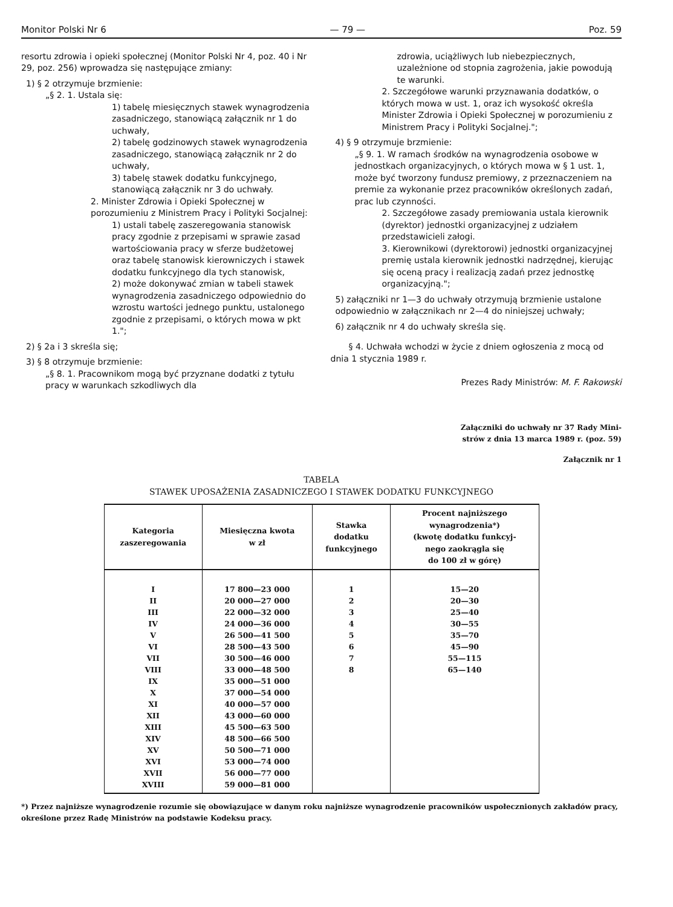Monitor Polski Nr 6 — 79 — Poz. 59
resortu zdrowia i opieki społecznej (Monitor Polski Nr 4, poz. 40 i Nr 29, poz. 256) wprowadza się następujące zmiany:
1) § 2 otrzymuje brzmienie:
„§ 2. 1. Ustala się:
1) tabelę miesięcznych stawek wynagrodzenia zasadniczego, stanowiącą załącznik nr 1 do uchwały,
2) tabelę godzinowych stawek wynagrodzenia zasadniczego, stanowiącą załącznik nr 2 do uchwały,
3) tabelę stawek dodatku funkcyjnego, stanowiącą załącznik nr 3 do uchwały.
2. Minister Zdrowia i Opieki Społecznej w porozumieniu z Ministrem Pracy i Polityki Socjalnej:
1) ustali tabelę zaszeregowania stanowisk pracy zgodnie z przepisami w sprawie zasad wartościowania pracy w sferze budżetowej oraz tabelę stanowisk kierowniczych i stawek dodatku funkcyjnego dla tych stanowisk,
2) może dokonywać zmian w tabeli stawek wynagrodzenia zasadniczego odpowiednio do wzrostu wartości jednego punktu, ustalonego zgodnie z przepisami, o których mowa w pkt 1.";
2) § 2a i 3 skreśla się;
3) § 8 otrzymuje brzmienie:
„§ 8. 1. Pracownikom mogą być przyznane dodatki z tytułu pracy w warunkach szkodliwych dla
zdrowia, uciążliwych lub niebezpiecznych, uzależnione od stopnia zagrożenia, jakie powodują te warunki.
2. Szczegółowe warunki przyznawania dodatków, o których mowa w ust. 1, oraz ich wysokość określa Minister Zdrowia i Opieki Społecznej w porozumieniu z Ministrem Pracy i Polityki Socjalnej.";
4) § 9 otrzymuje brzmienie:
„§ 9. 1. W ramach środków na wynagrodzenia osobowe w jednostkach organizacyjnych, o których mowa w § 1 ust. 1, może być tworzony fundusz premiowy, z przeznaczeniem na premie za wykonanie przez pracowników określonych zadań, prac lub czynności.
2. Szczegółowe zasady premiowania ustala kierownik (dyrektor) jednostki organizacyjnej z udziałem przedstawicieli załogi.
3. Kierownikowi (dyrektorowi) jednostki organizacyjnej premię ustala kierownik jednostki nadrzędnej, kierując się oceną pracy i realizacją zadań przez jednostkę organizacyjną.";
5) załączniki nr 1—3 do uchwały otrzymują brzmienie ustalone odpowiednio w załącznikach nr 2—4 do niniejszej uchwały;
6) załącznik nr 4 do uchwały skreśla się.
§ 4. Uchwała wchodzi w życie z dniem ogłoszenia z mocą od dnia 1 stycznia 1989 r.
Prezes Rady Ministrów: M. F. Rakowski
Załączniki do uchwały nr 37 Rady Mini-
strów z dnia 13 marca 1989 r. (poz. 59)
Załącznik nr 1
TABELA
STAWEK UPOSAŻENIA ZASADNICZEGO I STAWEK DODATKU FUNKCYJNEGO
| Kategoria zaszeregowania | Miesięczna kwota w zł | Stawka dodatku funkcyjnego | Procent najniższego wynagrodzenia*) (kwotę dodatku funkcyj- nego zaokrągla się do 100 zł w górę) |
| --- | --- | --- | --- |
| I | 17 800—23 000 | 1 | 15—20 |
| II | 20 000—27 000 | 2 | 20—30 |
| III | 22 000—32 000 | 3 | 25—40 |
| IV | 24 000—36 000 | 4 | 30—55 |
| V | 26 500—41 500 | 5 | 35—70 |
| VI | 28 500—43 500 | 6 | 45—90 |
| VII | 30 500—46 000 | 7 | 55—115 |
| VIII | 33 000—48 500 | 8 | 65—140 |
| IX | 35 000—51 000 | | |
| X | 37 000—54 000 | | |
| XI | 40 000—57 000 | | |
| XII | 43 000—60 000 | | |
| XIII | 45 500—63 500 | | |
| XIV | 48 500—66 500 | | |
| XV | 50 500—71 000 | | |
| XVI | 53 000—74 000 | | |
| XVII | 56 000—77 000 | | |
| XVIII | 59 000—81 000 | | |
*) Przez najniższe wynagrodzenie rozumie się obowiązujące w danym roku najniższe wynagrodzenie pracowników uspołecznionych zakładów pracy, określone przez Radę Ministrów na podstawie Kodeksu pracy.